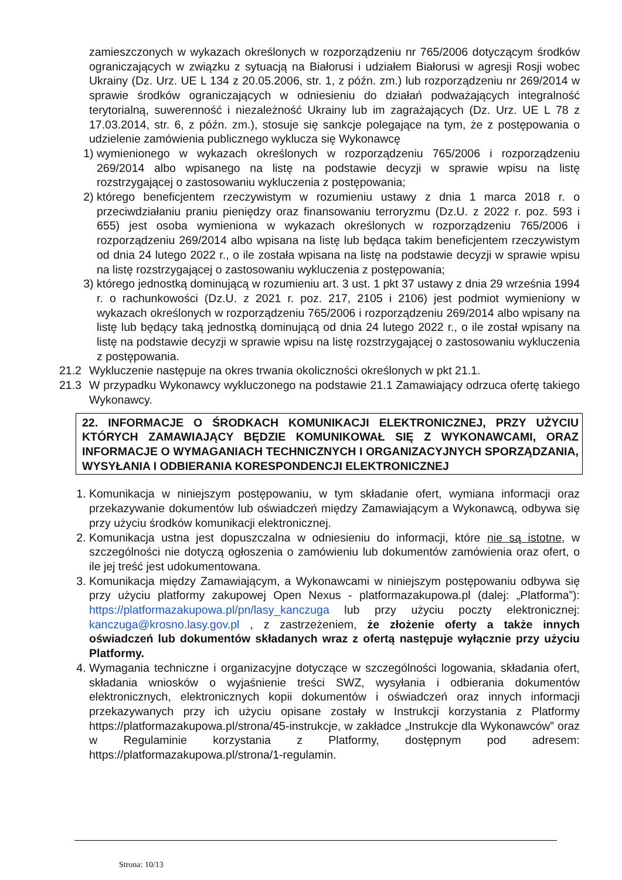zamieszczonych w wykazach określonych w rozporządzeniu nr 765/2006 dotyczącym środków ograniczających w związku z sytuacją na Białorusi i udziałem Białorusi w agresji Rosji wobec Ukrainy (Dz. Urz. UE L 134 z 20.05.2006, str. 1, z późn. zm.) lub rozporządzeniu nr 269/2014 w sprawie środków ograniczających w odniesieniu do działań podważających integralność terytorialną, suwerenność i niezależność Ukrainy lub im zagrażających (Dz. Urz. UE L 78 z 17.03.2014, str. 6, z późn. zm.), stosuje się sankcje polegające na tym, że z postępowania o udzielenie zamówienia publicznego wyklucza się Wykonawcę
1) wymienionego w wykazach określonych w rozporządzeniu 765/2006 i rozporządzeniu 269/2014 albo wpisanego na listę na podstawie decyzji w sprawie wpisu na listę rozstrzygającej o zastosowaniu wykluczenia z postępowania;
2) którego beneficjentem rzeczywistym w rozumieniu ustawy z dnia 1 marca 2018 r. o przeciwdziałaniu praniu pieniędzy oraz finansowaniu terroryzmu (Dz.U. z 2022 r. poz. 593 i 655) jest osoba wymieniona w wykazach określonych w rozporządzeniu 765/2006 i rozporządzeniu 269/2014 albo wpisana na listę lub będąca takim beneficjentem rzeczywistym od dnia 24 lutego 2022 r., o ile została wpisana na listę na podstawie decyzji w sprawie wpisu na listę rozstrzygającej o zastosowaniu wykluczenia z postępowania;
3) którego jednostką dominującą w rozumieniu art. 3 ust. 1 pkt 37 ustawy z dnia 29 września 1994 r. o rachunkowości (Dz.U. z 2021 r. poz. 217, 2105 i 2106) jest podmiot wymieniony w wykazach określonych w rozporządzeniu 765/2006 i rozporządzeniu 269/2014 albo wpisany na listę lub będący taką jednostką dominującą od dnia 24 lutego 2022 r., o ile został wpisany na listę na podstawie decyzji w sprawie wpisu na listę rozstrzygającej o zastosowaniu wykluczenia z postępowania.
21.2 Wykluczenie następuje na okres trwania okoliczności określonych w pkt 21.1.
21.3 W przypadku Wykonawcy wykluczonego na podstawie 21.1 Zamawiający odrzuca ofertę takiego Wykonawcy.
22. INFORMACJE O ŚRODKACH KOMUNIKACJI ELEKTRONICZNEJ, PRZY UŻYCIU KTÓRYCH ZAMAWIAJĄCY BĘDZIE KOMUNIKOWAŁ SIĘ Z WYKONAWCAMI, ORAZ INFORMACJE O WYMAGANIACH TECHNICZNYCH I ORGANIZACYJNYCH SPORZĄDZANIA, WYSYŁANIA I ODBIERANIA KORESPONDENCJI ELEKTRONICZNEJ
1. Komunikacja w niniejszym postępowaniu, w tym składanie ofert, wymiana informacji oraz przekazywanie dokumentów lub oświadczeń między Zamawiającym a Wykonawcą, odbywa się przy użyciu środków komunikacji elektronicznej.
2. Komunikacja ustna jest dopuszczalna w odniesieniu do informacji, które nie są istotne, w szczególności nie dotyczą ogłoszenia o zamówieniu lub dokumentów zamówienia oraz ofert, o ile jej treść jest udokumentowana.
3. Komunikacja między Zamawiającym, a Wykonawcami w niniejszym postępowaniu odbywa się przy użyciu platformy zakupowej Open Nexus - platformazakupowa.pl (dalej: „Platforma”): https://platformazakupowa.pl/pn/lasy_kanczuga lub przy użyciu poczty elektronicznej: kanczuga@krosno.lasy.gov.pl , z zastrzeżeniem, że złożenie oferty a także innych oświadczeń lub dokumentów składanych wraz z ofertą następuje wyłącznie przy użyciu Platformy.
4. Wymagania techniczne i organizacyjne dotyczące w szczególności logowania, składania ofert, składania wniosków o wyjaśnienie treści SWZ, wysyłania i odbierania dokumentów elektronicznych, elektronicznych kopii dokumentów i oświadczeń oraz innych informacji przekazywanych przy ich użyciu opisane zostały w Instrukcji korzystania z Platformy https://platformazakupowa.pl/strona/45-instrukcje, w zakładce „Instrukcje dla Wykonawców” oraz w Regulaminie korzystania z Platformy, dostępnym pod adresem: https://platformazakupowa.pl/strona/1-regulamin.
Strona: 10/13